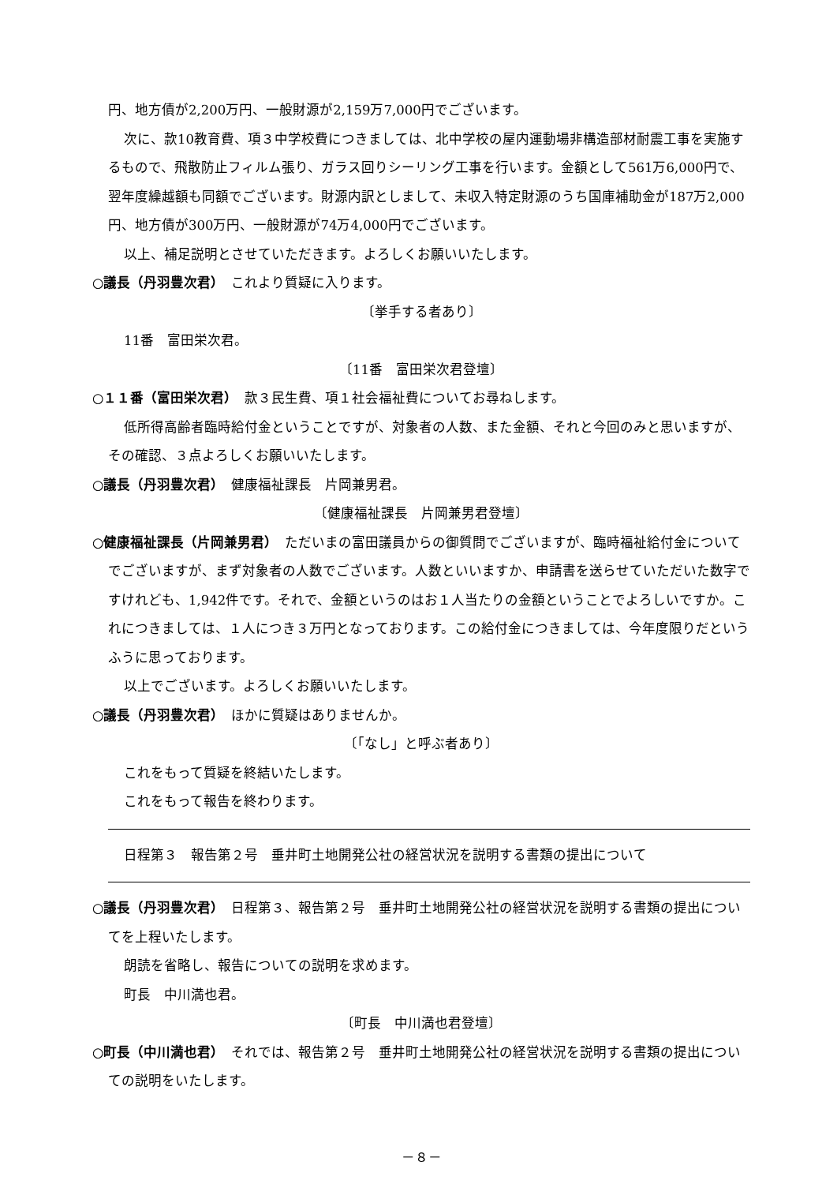円、地方債が2,200万円、一般財源が2,159万7,000円でございます。
次に、款10教育費、項３中学校費につきましては、北中学校の屋内運動場非構造部材耐震工事を実施するもので、飛散防止フィルム張り、ガラス回りシーリング工事を行います。金額として561万6,000円で、翌年度繰越額も同額でございます。財源内訳としまして、未収入特定財源のうち国庫補助金が187万2,000円、地方債が300万円、一般財源が74万4,000円でございます。
以上、補足説明とさせていただきます。よろしくお願いいたします。
○議長（丹羽豊次君）　これより質疑に入ります。
〔挙手する者あり〕
11番　富田栄次君。
〔11番　富田栄次君登壇〕
○１１番（富田栄次君）　款３民生費、項１社会福祉費についてお尋ねします。
低所得高齢者臨時給付金ということですが、対象者の人数、また金額、それと今回のみと思いますが、その確認、３点よろしくお願いいたします。
○議長（丹羽豊次君）　健康福祉課長　片岡兼男君。
〔健康福祉課長　片岡兼男君登壇〕
○健康福祉課長（片岡兼男君）　ただいまの富田議員からの御質問でございますが、臨時福祉給付金についてでございますが、まず対象者の人数でございます。人数といいますか、申請書を送らせていただいた数字ですけれども、1,942件です。それで、金額というのはお１人当たりの金額ということでよろしいですか。これにつきましては、１人につき３万円となっております。この給付金につきましては、今年度限りだというふうに思っております。
以上でございます。よろしくお願いいたします。
○議長（丹羽豊次君）　ほかに質疑はありませんか。
〔「なし」と呼ぶ者あり〕
これをもって質疑を終結いたします。
これをもって報告を終わります。
日程第３　報告第２号　垂井町土地開発公社の経営状況を説明する書類の提出について
○議長（丹羽豊次君）　日程第３、報告第２号　垂井町土地開発公社の経営状況を説明する書類の提出についてを上程いたします。
朗読を省略し、報告についての説明を求めます。
町長　中川満也君。
〔町長　中川満也君登壇〕
○町長（中川満也君）　それでは、報告第２号　垂井町土地開発公社の経営状況を説明する書類の提出についての説明をいたします。
－８－